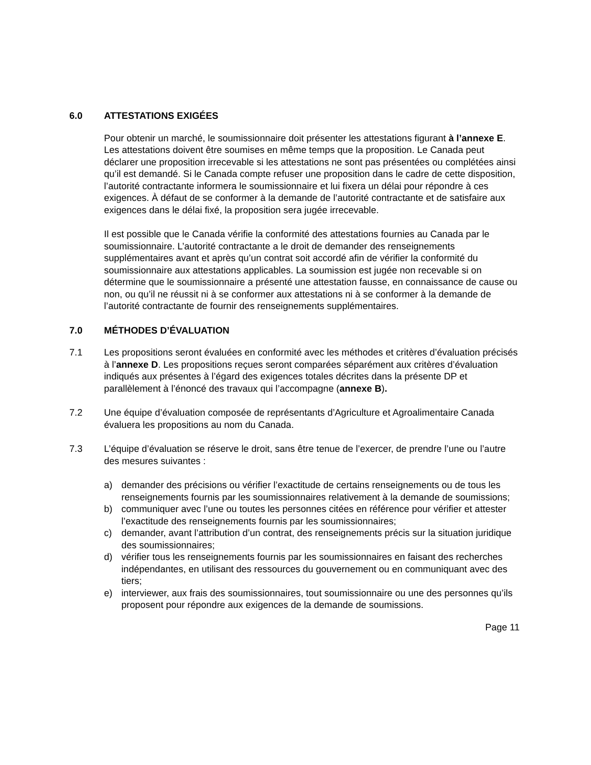6.0 ATTESTATIONS EXIGÉES
Pour obtenir un marché, le soumissionnaire doit présenter les attestations figurant à l’annexe E. Les attestations doivent être soumises en même temps que la proposition. Le Canada peut déclarer une proposition irrecevable si les attestations ne sont pas présentées ou complétées ainsi qu’il est demandé. Si le Canada compte refuser une proposition dans le cadre de cette disposition, l’autorité contractante informera le soumissionnaire et lui fixera un délai pour répondre à ces exigences. À défaut de se conformer à la demande de l’autorité contractante et de satisfaire aux exigences dans le délai fixé, la proposition sera jugée irrecevable.
Il est possible que le Canada vérifie la conformité des attestations fournies au Canada par le soumissionnaire. L’autorité contractante a le droit de demander des renseignements supplémentaires avant et après qu’un contrat soit accordé afin de vérifier la conformité du soumissionnaire aux attestations applicables. La soumission est jugée non recevable si on détermine que le soumissionnaire a présenté une attestation fausse, en connaissance de cause ou non, ou qu’il ne réussit ni à se conformer aux attestations ni à se conformer à la demande de l’autorité contractante de fournir des renseignements supplémentaires.
7.0 MÉTHODES D’ÉVALUATION
7.1 Les propositions seront évaluées en conformité avec les méthodes et critères d’évaluation précisés à l’annexe D. Les propositions reçues seront comparées séparément aux critères d’évaluation indiqués aux présentes à l’égard des exigences totales décrites dans la présente DP et parallèlement à l’énoncé des travaux qui l’accompagne (annexe B).
7.2 Une équipe d’évaluation composée de représentants d’Agriculture et Agroalimentaire Canada évaluera les propositions au nom du Canada.
7.3 L’équipe d’évaluation se réserve le droit, sans être tenue de l’exercer, de prendre l’une ou l’autre des mesures suivantes :
a) demander des précisions ou vérifier l’exactitude de certains renseignements ou de tous les renseignements fournis par les soumissionnaires relativement à la demande de soumissions;
b) communiquer avec l’une ou toutes les personnes citées en référence pour vérifier et attester l’exactitude des renseignements fournis par les soumissionnaires;
c) demander, avant l’attribution d’un contrat, des renseignements précis sur la situation juridique des soumissionnaires;
d) vérifier tous les renseignements fournis par les soumissionnaires en faisant des recherches indépendantes, en utilisant des ressources du gouvernement ou en communiquant avec des tiers;
e) interviewer, aux frais des soumissionnaires, tout soumissionnaire ou une des personnes qu’ils proposent pour répondre aux exigences de la demande de soumissions.
Page 11